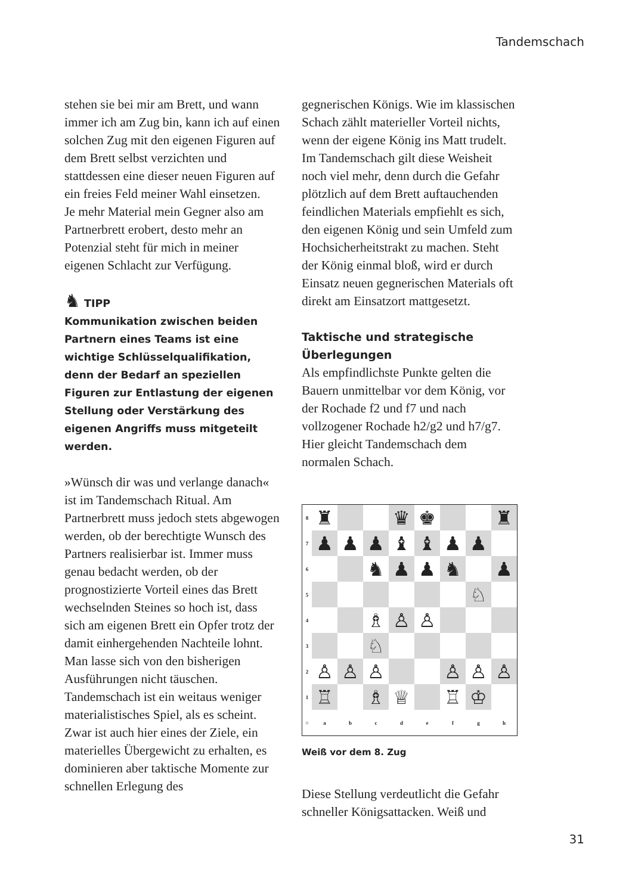Tandemschach
stehen sie bei mir am Brett, und wann immer ich am Zug bin, kann ich auf einen solchen Zug mit den eigenen Figuren auf dem Brett selbst verzichten und stattdessen eine dieser neuen Figuren auf ein freies Feld meiner Wahl einsetzen.
Je mehr Material mein Gegner also am Partnerbrett erobert, desto mehr an Potenzial steht für mich in meiner eigenen Schlacht zur Verfügung.
♞ TIPP
Kommunikation zwischen beiden Partnern eines Teams ist eine wichtige Schlüsselqualifikation, denn der Bedarf an speziellen Figuren zur Entlastung der eigenen Stellung oder Verstärkung des eigenen Angriffs muss mitgeteilt werden.
»Wünsch dir was und verlange danach« ist im Tandemschach Ritual. Am Partnerbrett muss jedoch stets abgewogen werden, ob der berechtigte Wunsch des Partners realisierbar ist. Immer muss genau bedacht werden, ob der prognostizierte Vorteil eines das Brett wechselnden Steines so hoch ist, dass sich am eigenen Brett ein Opfer trotz der damit einhergehenden Nachteile lohnt.
Man lasse sich von den bisherigen Ausführungen nicht täuschen. Tandemschach ist ein weitaus weniger materialistisches Spiel, als es scheint. Zwar ist auch hier eines der Ziele, ein materielles Übergewicht zu erhalten, es dominieren aber taktische Momente zur schnellen Erlegung des
gegnerischen Königs. Wie im klassischen Schach zählt materieller Vorteil nichts, wenn der eigene König ins Matt trudelt. Im Tandemschach gilt diese Weisheit noch viel mehr, denn durch die Gefahr plötzlich auf dem Brett auftauchenden feindlichen Materials empfiehlt es sich, den eigenen König und sein Umfeld zum Hochsicherheitstrakt zu machen. Steht der König einmal bloß, wird er durch Einsatz neuen gegnerischen Materials oft direkt am Einsatzort mattgesetzt.
Taktische und strategische Überlegungen
Als empfindlichste Punkte gelten die Bauern unmittelbar vor dem König, vor der Rochade f2 und f7 und nach vollzogener Rochade h2/g2 und h7/g7. Hier gleicht Tandemschach dem normalen Schach.
| 8 | ♜ | | | ♛ | ♚ | | | ♜ |
| 7 | ♟ | ♟ | ♟ | ♝ | ♝ | ♟ | ♟ | |
| 6 | | | ♞ | ♟ | ♟ | ♞ | | ♟ |
| 5 | | | | | | | ♘ | |
| 4 | | | ♗ | ♙ | ♙ | | | |
| 3 | | | ♘ | | | | | |
| 2 | ♙ | ♙ | ♙ | | | ♙ | ♙ | ♙ |
| 1 | ♖ | | ♗ | ♕ | | ♖ | ♔ | |
| ○ | a | b | c | d | e | f | g | h |
Weiß vor dem 8. Zug
Diese Stellung verdeutlicht die Gefahr schneller Königsattacken. Weiß und
31